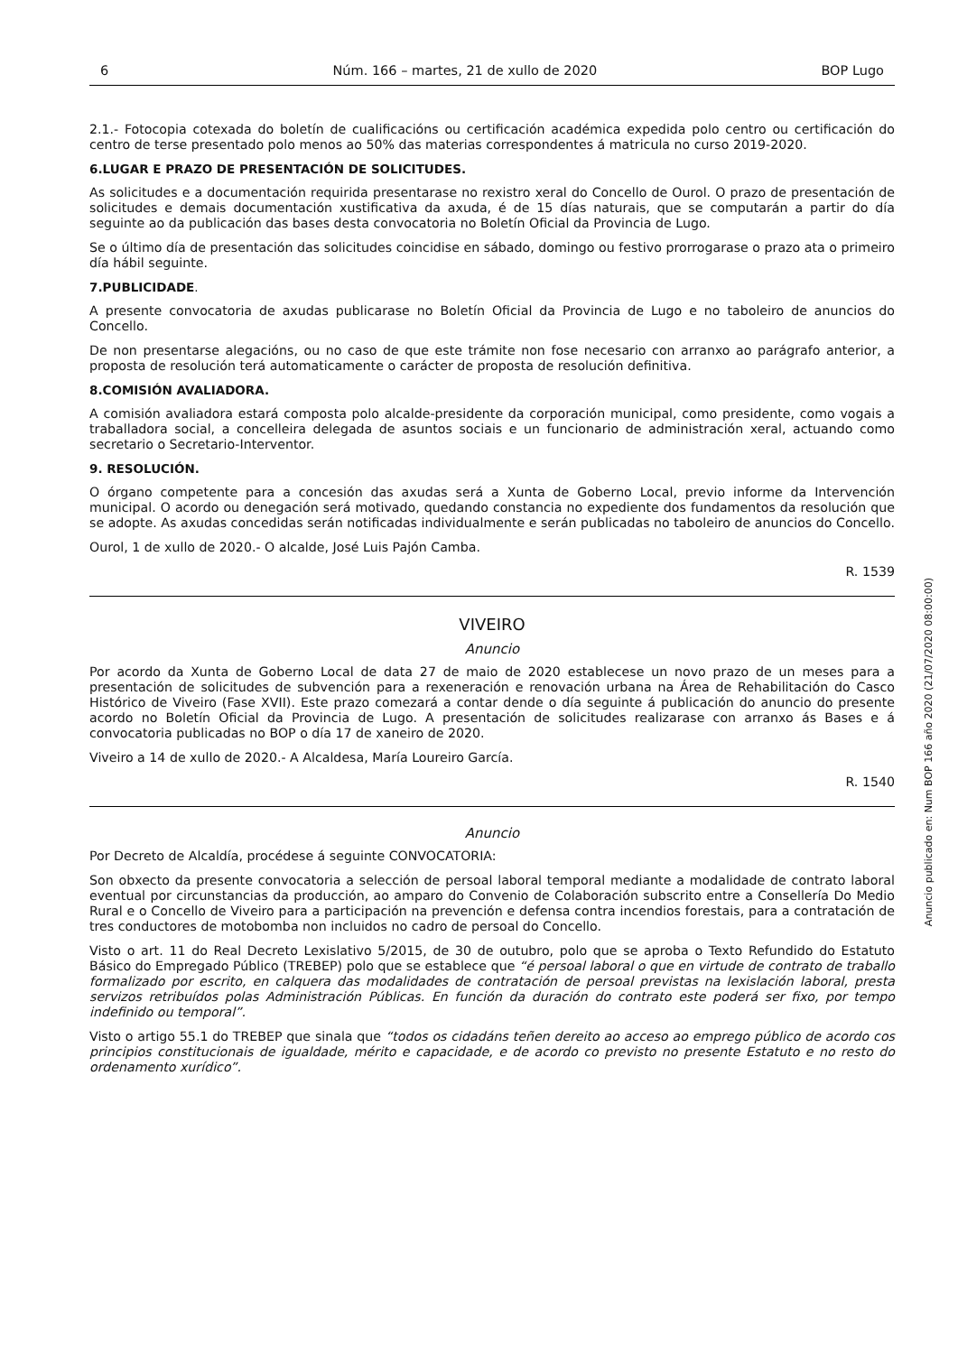6 Núm. 166 – martes, 21 de xullo de 2020 BOP Lugo
2.1.- Fotocopia cotexada do boletín de cualificacións ou certificación académica expedida polo centro ou certificación do centro de terse presentado polo menos ao 50% das materias correspondentes á matricula no curso 2019-2020.
6.LUGAR E PRAZO DE PRESENTACIÓN DE SOLICITUDES.
As solicitudes e a documentación requirida presentarase no rexistro xeral do Concello de Ourol. O prazo de presentación de solicitudes e demais documentación xustificativa da axuda, é de 15 días naturais, que se computarán a partir do día seguinte ao da publicación das bases desta convocatoria no Boletín Oficial da Provincia de Lugo.
Se o último día de presentación das solicitudes coincidise en sábado, domingo ou festivo prorrogarase o prazo ata o primeiro día hábil seguinte.
7.PUBLICIDADE.
A presente convocatoria de axudas publicarase no Boletín Oficial da Provincia de Lugo e no taboleiro de anuncios do Concello.
De non presentarse alegacións, ou no caso de que este trámite non fose necesario con arranxo ao parágrafo anterior, a proposta de resolución terá automaticamente o carácter de proposta de resolución definitiva.
8.COMISIÓN AVALIADORA.
A comisión avaliadora estará composta polo alcalde-presidente da corporación municipal, como presidente, como vogais a traballadora social, a concelleira delegada de asuntos sociais e un funcionario de administración xeral, actuando como secretario o Secretario-Interventor.
9. RESOLUCIÓN.
O órgano competente para a concesión das axudas será a Xunta de Goberno Local, previo informe da Intervención municipal. O acordo ou denegación será motivado, quedando constancia no expediente dos fundamentos da resolución que se adopte. As axudas concedidas serán notificadas individualmente e serán publicadas no taboleiro de anuncios do Concello.
Ourol, 1 de xullo de 2020.- O alcalde, José Luis Pajón Camba.
R. 1539
VIVEIRO
Anuncio
Por acordo da Xunta de Goberno Local de data 27 de maio de 2020 establecese un novo prazo de un meses para a presentación de solicitudes de subvención para a rexeneración e renovación urbana na Área de Rehabilitación do Casco Histórico de Viveiro (Fase XVII). Este prazo comezará a contar dende o día seguinte á publicación do anuncio do presente acordo no Boletín Oficial da Provincia de Lugo. A presentación de solicitudes realizarase con arranxo ás Bases e á convocatoria publicadas no BOP o día 17 de xaneiro de 2020.
Viveiro a 14 de xullo de 2020.- A Alcaldesa, María Loureiro García.
R. 1540
Anuncio
Por Decreto de Alcaldía, procédese á seguinte CONVOCATORIA:
Son obxecto da presente convocatoria a selección de persoal laboral temporal mediante a modalidade de contrato laboral eventual por circunstancias da producción, ao amparo do Convenio de Colaboración subscrito entre a Consellería Do Medio Rural e o Concello de Viveiro para a participación na prevención e defensa contra incendios forestais, para a contratación de tres conductores de motobomba non incluidos no cadro de persoal do Concello.
Visto o art. 11 do Real Decreto Lexislativo 5/2015, de 30 de outubro, polo que se aproba o Texto Refundido do Estatuto Básico do Empregado Público (TREBEP) polo que se establece que “é persoal laboral o que en virtude de contrato de traballo formalizado por escrito, en calquera das modalidades de contratación de persoal previstas na lexislación laboral, presta servizos retribuídos polas Administración Públicas. En función da duración do contrato este poderá ser fixo, por tempo indefinido ou temporal”.
Visto o artigo 55.1 do TREBEP que sinala que “todos os cidadáns teñen dereito ao acceso ao emprego público de acordo cos principios constitucionais de igualdade, mérito e capacidade, e de acordo co previsto no presente Estatuto e no resto do ordenamento xurídico”.
Anuncio publicado en: Num BOP 166 año 2020 (21/07/2020 08:00:00)